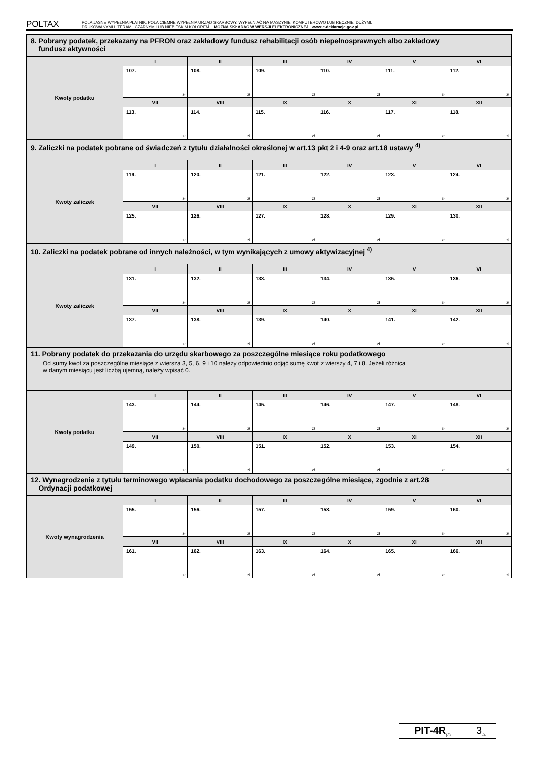POLTAX
POLA JASNE WYPEŁNIA PŁATNIK, POLA CIEMNE WYPEŁNIA URZĄD SKARBOWY. WYPEŁNIAĆ NA MASZYNIE, KOMPUTEROWO LUB RĘCZNIE, DUŻYMI,
DRUKOWANYMI LITERAMI, CZARNYM LUB NIEBIESKIM KOLOREM. MOŻNA SKŁADAĆ W WERSJI ELEKTRONICZNEJ www.e-deklaracje.gov.pl
8. Pobrany podatek, przekazany na PFRON oraz zakładowy fundusz rehabilitacji osób niepełnosprawnych albo zakładowy
fundusz aktywności
| Kwoty podatku | I | II | III | IV | V | VI |
| | 107. zł | 108. zł | 109. zł | 110. zł | 111. zł | 112. zł |
| | VII | VIII | IX | X | XI | XII |
| | 113. zł | 114. zł | 115. zł | 116. zł | 117. zł | 118. zł |
9. Zaliczki na podatek pobrane od świadczeń z tytułu działalności określonej w art.13 pkt 2 i 4-9 oraz art.18 ustawy <sup>4)</sup>
| Kwoty zaliczek | I | II | III | IV | V | VI |
| | 119. zł | 120. zł | 121. zł | 122. zł | 123. zł | 124. zł |
| | VII | VIII | IX | X | XI | XII |
| | 125. zł | 126. zł | 127. zł | 128. zł | 129. zł | 130. zł |
10. Zaliczki na podatek pobrane od innych należności, w tym wynikających z umowy aktywizacyjnej <sup>4)</sup>
| Kwoty zaliczek | I | II | III | IV | V | VI |
| | 131. zł | 132. zł | 133. zł | 134. zł | 135. zł | 136. zł |
| | VII | VIII | IX | X | XI | XII |
| | 137. zł | 138. zł | 139. zł | 140. zł | 141. zł | 142. zł |
11. Pobrany podatek do przekazania do urzędu skarbowego za poszczególne miesiące roku podatkowego
Od sumy kwot za poszczególne miesiące z wiersza 3, 5, 6, 9 i 10 należy odpowiednio odjąć sumę kwot z wierszy 4, 7 i 8. Jeżeli różnica
w danym miesiącu jest liczbą ujemną, należy wpisać 0.
| Kwoty podatku | I | II | III | IV | V | VI |
| | 143. zł | 144. zł | 145. zł | 146. zł | 147. zł | 148. zł |
| | VII | VIII | IX | X | XI | XII |
| | 149. zł | 150. zł | 151. zł | 152. zł | 153. zł | 154. zł |
12. Wynagrodzenie z tytułu terminowego wpłacania podatku dochodowego za poszczególne miesiące, zgodnie z art.28
Ordynacji podatkowej
| Kwoty wynagrodzenia | I | II | III | IV | V | VI |
| | 155. zł | 156. zł | 157. zł | 158. zł | 159. zł | 160. zł |
| | VII | VIII | IX | X | XI | XII |
| | 161. zł | 162. zł | 163. zł | 164. zł | 165. zł | 166. zł |
PIT-4R<sub>(3)</sub>
3<sub>/4</sub>